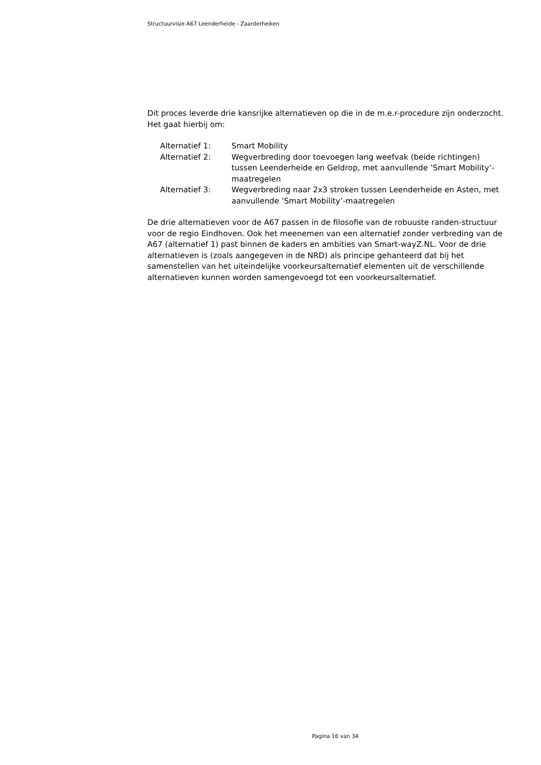Structuurvisie A67 Leenderheide - Zaarderheiken
Dit proces leverde drie kansrijke alternatieven op die in de m.e.r-procedure zijn onderzocht. Het gaat hierbij om:
| Alternatief 1: | Smart Mobility |
| Alternatief 2: | Wegverbreding door toevoegen lang weefvak (beide richtingen) tussen Leenderheide en Geldrop, met aanvullende ’Smart Mobility’-maatregelen |
| Alternatief 3: | Wegverbreding naar 2x3 stroken tussen Leenderheide en Asten, met aanvullende ’Smart Mobility’-maatregelen |
De drie alternatieven voor de A67 passen in de filosofie van de robuuste randen-structuur voor de regio Eindhoven. Ook het meenemen van een alternatief zonder verbreding van de A67 (alternatief 1) past binnen de kaders en ambities van Smart-wayZ.NL. Voor de drie alternatieven is (zoals aangegeven in de NRD) als principe gehanteerd dat bij het samenstellen van het uiteindelijke voorkeursalternatief elementen uit de verschillende alternatieven kunnen worden samengevoegd tot een voorkeursalternatief.
Pagina 16 van 34